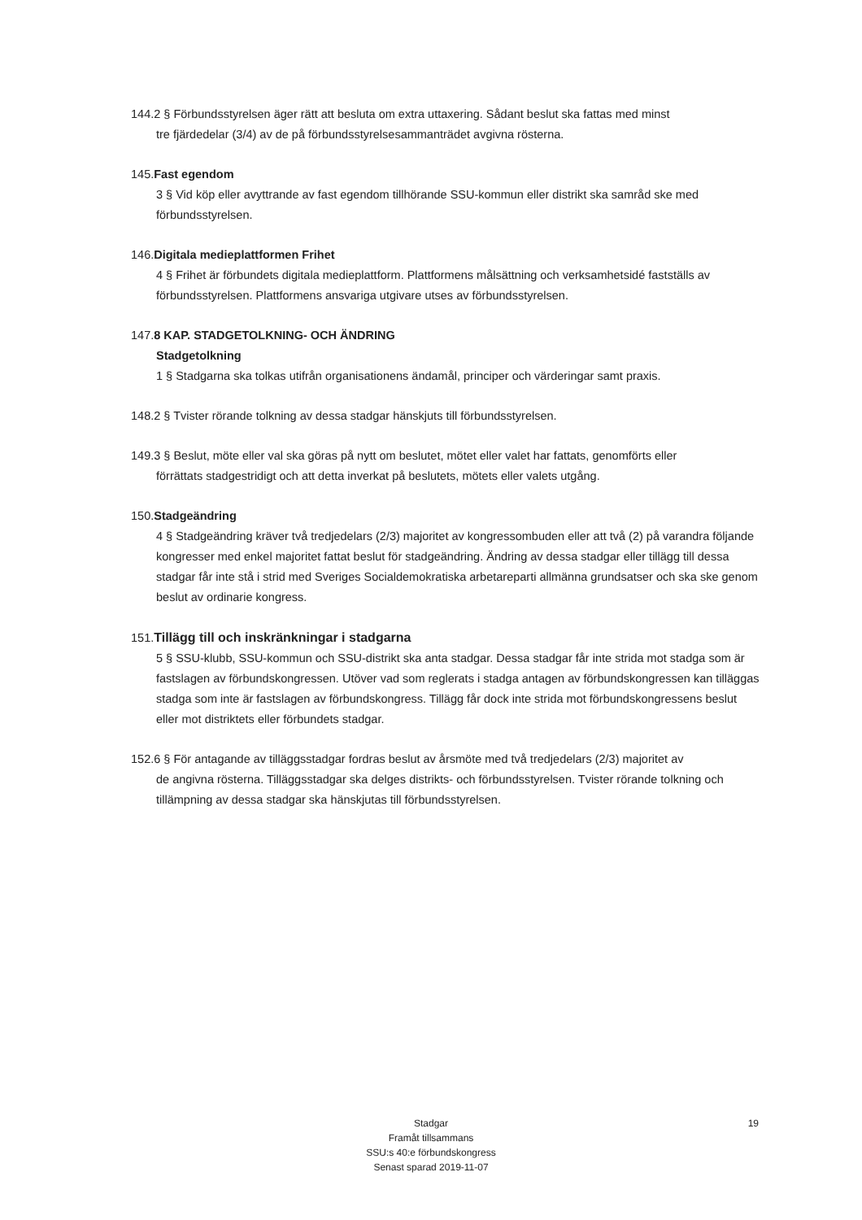144.2 § Förbundsstyrelsen äger rätt att besluta om extra uttaxering. Sådant beslut ska fattas med minst
tre fjärdedelar (3/4) av de på förbundsstyrelsesammanträdet avgivna rösterna.
145.Fast egendom
3 § Vid köp eller avyttrande av fast egendom tillhörande SSU-kommun eller distrikt ska samråd ske med förbundsstyrelsen.
146.Digitala medieplattformen Frihet
4 § Frihet är förbundets digitala medieplattform. Plattformens målsättning och verksamhetsidé fastställs av förbundsstyrelsen. Plattformens ansvariga utgivare utses av förbundsstyrelsen.
147.8 KAP. STADGETOLKNING- OCH ÄNDRING
Stadgetolkning
1 § Stadgarna ska tolkas utifrån organisationens ändamål, principer och värderingar samt praxis.
148.2 § Tvister rörande tolkning av dessa stadgar hänskjuts till förbundsstyrelsen.
149.3 § Beslut, möte eller val ska göras på nytt om beslutet, mötet eller valet har fattats, genomförts eller
förrättats stadgestridigt och att detta inverkat på beslutets, mötets eller valets utgång.
150.Stadgeändring
4 § Stadgeändring kräver två tredjedelars (2/3) majoritet av kongressombuden eller att två (2) på varandra följande kongresser med enkel majoritet fattat beslut för stadgeändring. Ändring av dessa stadgar eller tillägg till dessa stadgar får inte stå i strid med Sveriges Socialdemokratiska arbetareparti allmänna grundsatser och ska ske genom beslut av ordinarie kongress.
151.Tillägg till och inskränkningar i stadgarna
5 § SSU-klubb, SSU-kommun och SSU-distrikt ska anta stadgar. Dessa stadgar får inte strida mot stadga som är fastslagen av förbundskongressen. Utöver vad som reglerats i stadga antagen av förbundskongressen kan tilläggas stadga som inte är fastslagen av förbundskongress. Tillägg får dock inte strida mot förbundskongressens beslut eller mot distriktets eller förbundets stadgar.
152.6 § För antagande av tilläggsstadgar fordras beslut av årsmöte med två tredjedelars (2/3) majoritet av
de angivna rösterna. Tilläggsstadgar ska delges distrikts- och förbundsstyrelsen. Tvister rörande tolkning och tillämpning av dessa stadgar ska hänskjutas till förbundsstyrelsen.
19 Stadgar
Framåt tillsammans
SSU:s 40:e förbundskongress
Senast sparad 2019-11-07